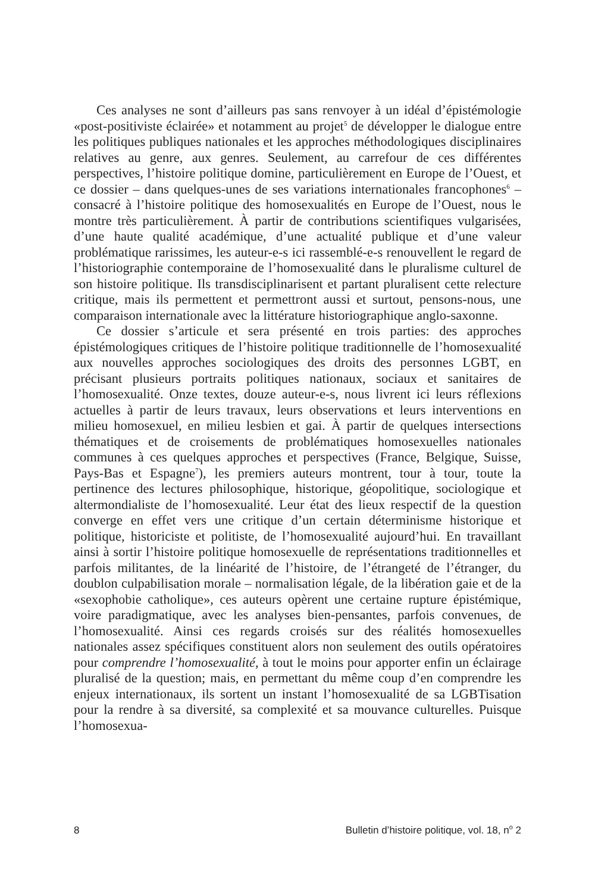Ces analyses ne sont d’ailleurs pas sans renvoyer à un idéal d’épistémologie «post-positiviste éclairée» et notamment au projet<sup>5</sup> de développer le dialogue entre les politiques publiques nationales et les approches méthodologiques disciplinaires relatives au genre, aux genres. Seulement, au carrefour de ces différentes perspectives, l’histoire politique domine, particulièrement en Europe de l’Ouest, et ce dossier – dans quelques-unes de ses variations internationales francophones<sup>6</sup> – consacré à l’histoire politique des homosexualités en Europe de l’Ouest, nous le montre très particulièrement. À partir de contributions scientifiques vulgarisées, d’une haute qualité académique, d’une actualité publique et d’une valeur problématique rarissimes, les auteur-e-s ici rassemblé-e-s renouvellent le regard de l’historiographie contemporaine de l’homosexualité dans le pluralisme culturel de son histoire politique. Ils transdisciplinarisent et partant pluralisent cette relecture critique, mais ils permettent et permettront aussi et surtout, pensons-nous, une comparaison internationale avec la littérature historiographique anglo-saxonne.
Ce dossier s’articule et sera présenté en trois parties: des approches épistémologiques critiques de l’histoire politique traditionnelle de l’homosexualité aux nouvelles approches sociologiques des droits des personnes LGBT, en précisant plusieurs portraits politiques nationaux, sociaux et sanitaires de l’homosexualité. Onze textes, douze auteur-e-s, nous livrent ici leurs réflexions actuelles à partir de leurs travaux, leurs observations et leurs interventions en milieu homosexuel, en milieu lesbien et gai. À partir de quelques intersections thématiques et de croisements de problématiques homosexuelles nationales communes à ces quelques approches et perspectives (France, Belgique, Suisse, Pays-Bas et Espagne<sup>7</sup>), les premiers auteurs montrent, tour à tour, toute la pertinence des lectures philosophique, historique, géopolitique, sociologique et altermondialiste de l’homosexualité. Leur état des lieux respectif de la question converge en effet vers une critique d’un certain déterminisme historique et politique, historiciste et politiste, de l’homosexualité aujourd’hui. En travaillant ainsi à sortir l’histoire politique homosexuelle de représentations traditionnelles et parfois militantes, de la linéarité de l’histoire, de l’étrangeté de l’étranger, du doublon culpabilisation morale – normalisation légale, de la libération gaie et de la «sexophobie catholique», ces auteurs opèrent une certaine rupture épistémique, voire paradigmatique, avec les analyses bien-pensantes, parfois convenues, de l’homosexualité. Ainsi ces regards croisés sur des réalités homosexuelles nationales assez spécifiques constituent alors non seulement des outils opératoires pour comprendre l’homosexualité, à tout le moins pour apporter enfin un éclairage pluralisé de la question; mais, en permettant du même coup d’en comprendre les enjeux internationaux, ils sortent un instant l’homosexualité de sa LGBTisation pour la rendre à sa diversité, sa complexité et sa mouvance culturelles. Puisque l’homosexua-
8 Bulletin d’histoire politique, vol. 18, n<sup>o</sup> 2